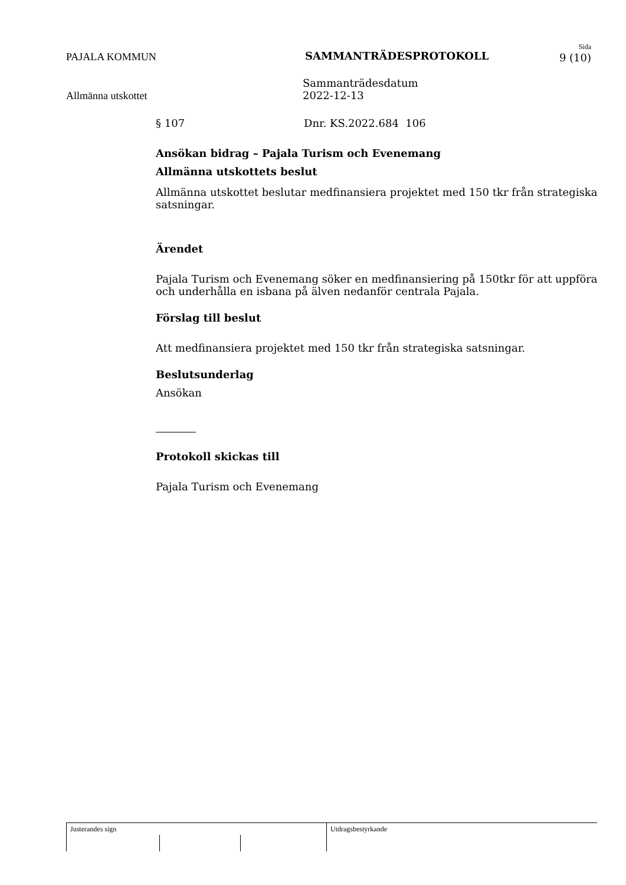PAJALA KOMMUN SAMMANTRÄDESPROTOKOLL
Sida
9 (10)
Allmänna utskottet
Sammanträdesdatum
2022-12-13
§ 107 Dnr. KS.2022.684 106
Ansökan bidrag – Pajala Turism och Evenemang
Allmänna utskottets beslut
Allmänna utskottet beslutar medfinansiera projektet med 150 tkr från strategiska satsningar.
Ärendet
Pajala Turism och Evenemang söker en medfinansiering på 150tkr för att uppföra och underhålla en isbana på älven nedanför centrala Pajala.
Förslag till beslut
Att medfinansiera projektet med 150 tkr från strategiska satsningar.
Beslutsunderlag
Ansökan
Protokoll skickas till
Pajala Turism och Evenemang
Justerandes sign Utdragsbestyrkande